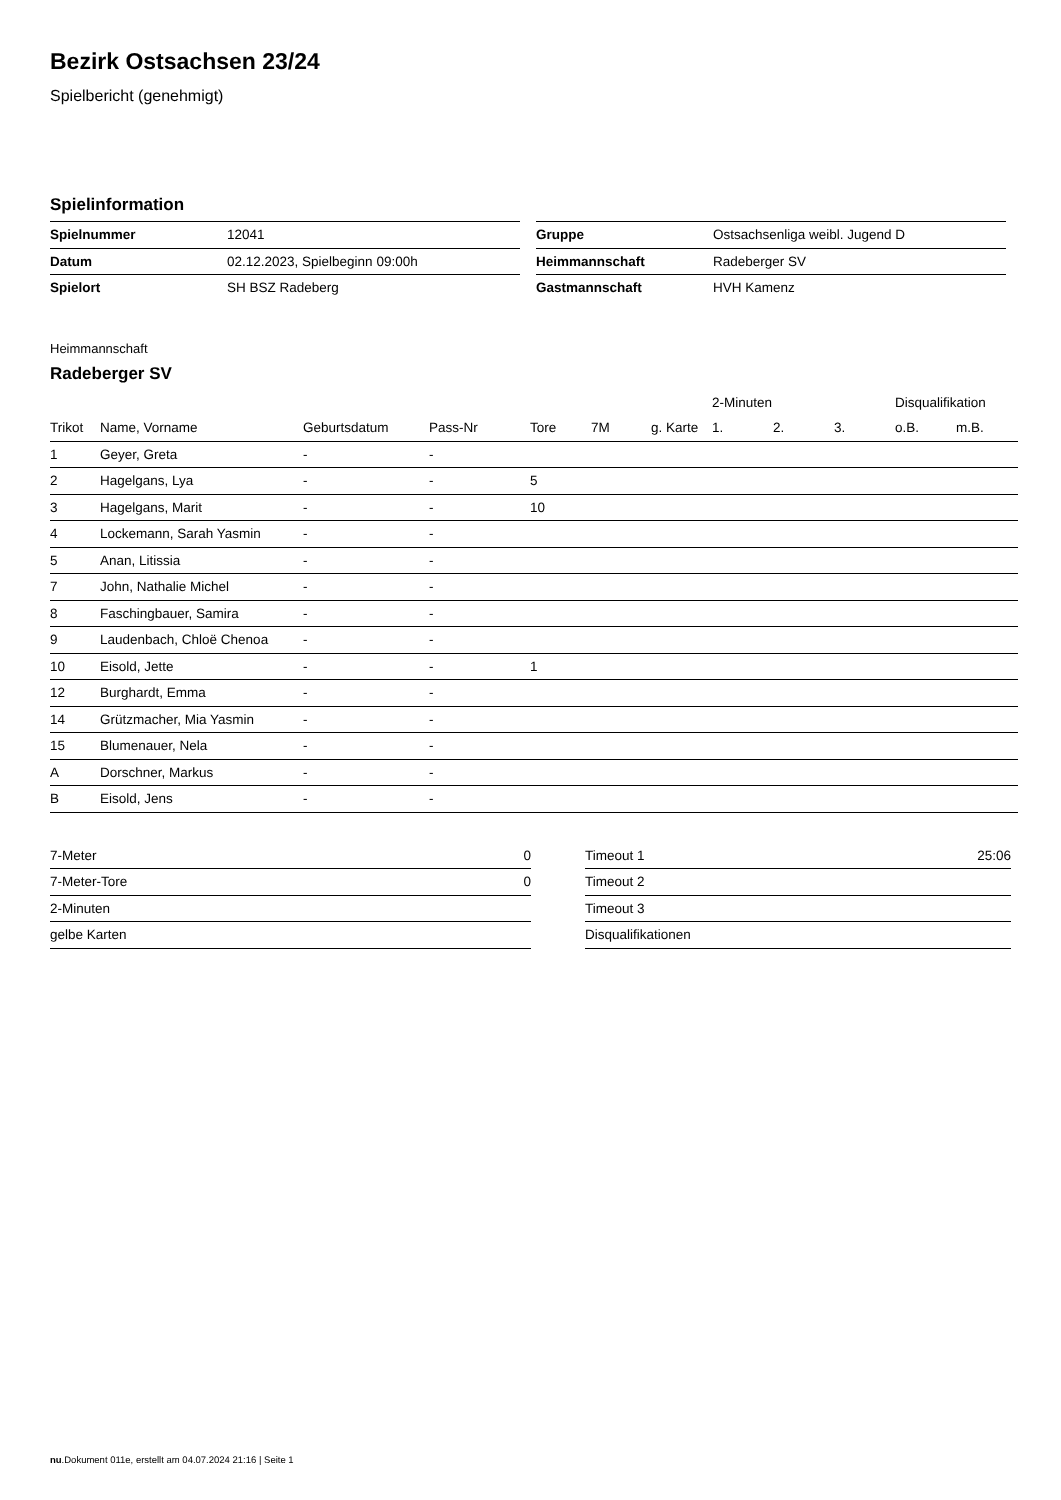Bezirk Ostsachsen 23/24
Spielbericht (genehmigt)
Spielinformation
| Spielnummer | 12041 |
| Datum | 02.12.2023, Spielbeginn 09:00h |
| Spielort | SH BSZ Radeberg |
| Gruppe | Ostsachsenliga weibl. Jugend D |
| Heimmannschaft | Radeberger SV |
| Gastmannschaft | HVH Kamenz |
Heimmannschaft
Radeberger SV
| | | | | | | | 2-Minuten | | | Disqualifikation | |
| --- | --- | --- | --- | --- | --- | --- | --- | --- | --- | --- | --- |
| Trikot | Name, Vorname | Geburtsdatum | Pass-Nr | Tore | 7M | g. Karte | 1. | 2. | 3. | o.B. | m.B. |
| 1 | Geyer, Greta | - | - | | | | | | | | |
| 2 | Hagelgans, Lya | - | - | 5 | | | | | | | |
| 3 | Hagelgans, Marit | - | - | 10 | | | | | | | |
| 4 | Lockemann, Sarah Yasmin | - | - | | | | | | | | |
| 5 | Anan, Litissia | - | - | | | | | | | | |
| 7 | John, Nathalie Michel | - | - | | | | | | | | |
| 8 | Faschingbauer, Samira | - | - | | | | | | | | |
| 9 | Laudenbach, Chloë Chenoa | - | - | | | | | | | | |
| 10 | Eisold, Jette | - | - | 1 | | | | | | | |
| 12 | Burghardt, Emma | - | - | | | | | | | | |
| 14 | Grützmacher, Mia Yasmin | - | - | | | | | | | | |
| 15 | Blumenauer, Nela | - | - | | | | | | | | |
| A | Dorschner, Markus | - | - | | | | | | | | |
| B | Eisold, Jens | - | - | | | | | | | | |
| 7-Meter | 0 |
| 7-Meter-Tore | 0 |
| 2-Minuten | |
| gelbe Karten | |
| Timeout 1 | 25:06 |
| Timeout 2 | |
| Timeout 3 | |
| Disqualifikationen | |
nu.Dokument 011e, erstellt am 04.07.2024 21:16 | Seite 1